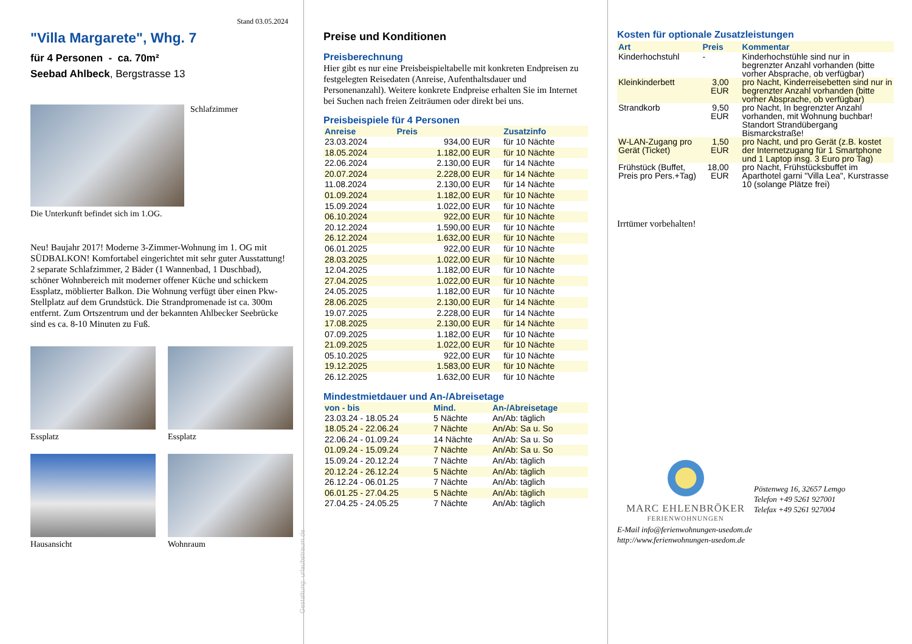Stand 03.05.2024
"Villa Margarete", Whg. 7
für 4 Personen - ca. 70m²
Seebad Ahlbeck, Bergstrasse 13
Schlafzimmer
Die Unterkunft befindet sich im 1.OG.
Neu! Baujahr 2017! Moderne 3-Zimmer-Wohnung im 1. OG mit SÜDBALKON! Komfortabel eingerichtet mit sehr guter Ausstattung! 2 separate Schlafzimmer, 2 Bäder (1 Wannenbad, 1 Duschbad), schöner Wohnbereich mit moderner offener Küche und schickem Essplatz, möblierter Balkon. Die Wohnung verfügt über einen Pkw-Stellplatz auf dem Grundstück. Die Strandpromenade ist ca. 300m entfernt. Zum Ortszentrum und der bekannten Ahlbecker Seebrücke sind es ca. 8-10 Minuten zu Fuß.
Essplatz
Essplatz
Hausansicht
Wohnraum
Gestaltung: urlaubstraum.de
Preise und Konditionen
Preisberechnung
Hier gibt es nur eine Preisbeispieltabelle mit konkreten Endpreisen zu festgelegten Reisedaten (Anreise, Aufenthaltsdauer und Personenanzahl). Weitere konkrete Endpreise erhalten Sie im Internet bei Suchen nach freien Zeiträumen oder direkt bei uns.
Preisbeispiele für 4 Personen
| Anreise | Preis | Zusatzinfo |
| --- | --- | --- |
| 23.03.2024 | 934,00 EUR | für 10 Nächte |
| 18.05.2024 | 1.182,00 EUR | für 10 Nächte |
| 22.06.2024 | 2.130,00 EUR | für 14 Nächte |
| 20.07.2024 | 2.228,00 EUR | für 14 Nächte |
| 11.08.2024 | 2.130,00 EUR | für 14 Nächte |
| 01.09.2024 | 1.182,00 EUR | für 10 Nächte |
| 15.09.2024 | 1.022,00 EUR | für 10 Nächte |
| 06.10.2024 | 922,00 EUR | für 10 Nächte |
| 20.12.2024 | 1.590,00 EUR | für 10 Nächte |
| 26.12.2024 | 1.632,00 EUR | für 10 Nächte |
| 06.01.2025 | 922,00 EUR | für 10 Nächte |
| 28.03.2025 | 1.022,00 EUR | für 10 Nächte |
| 12.04.2025 | 1.182,00 EUR | für 10 Nächte |
| 27.04.2025 | 1.022,00 EUR | für 10 Nächte |
| 24.05.2025 | 1.182,00 EUR | für 10 Nächte |
| 28.06.2025 | 2.130,00 EUR | für 14 Nächte |
| 19.07.2025 | 2.228,00 EUR | für 14 Nächte |
| 17.08.2025 | 2.130,00 EUR | für 14 Nächte |
| 07.09.2025 | 1.182,00 EUR | für 10 Nächte |
| 21.09.2025 | 1.022,00 EUR | für 10 Nächte |
| 05.10.2025 | 922,00 EUR | für 10 Nächte |
| 19.12.2025 | 1.583,00 EUR | für 10 Nächte |
| 26.12.2025 | 1.632,00 EUR | für 10 Nächte |
Mindestmietdauer und An-/Abreisetage
| von - bis | Mind. | An-/Abreisetage |
| --- | --- | --- |
| 23.03.24 - 18.05.24 | 5 Nächte | An/Ab: täglich |
| 18.05.24 - 22.06.24 | 7 Nächte | An/Ab: Sa u. So |
| 22.06.24 - 01.09.24 | 14 Nächte | An/Ab: Sa u. So |
| 01.09.24 - 15.09.24 | 7 Nächte | An/Ab: Sa u. So |
| 15.09.24 - 20.12.24 | 7 Nächte | An/Ab: täglich |
| 20.12.24 - 26.12.24 | 5 Nächte | An/Ab: täglich |
| 26.12.24 - 06.01.25 | 7 Nächte | An/Ab: täglich |
| 06.01.25 - 27.04.25 | 5 Nächte | An/Ab: täglich |
| 27.04.25 - 24.05.25 | 7 Nächte | An/Ab: täglich |
Kosten für optionale Zusatzleistungen
| Art | Preis | Kommentar |
| --- | --- | --- |
| Kinderhochstuhl | - | Kinderhochstühle sind nur in begrenzter Anzahl vorhanden (bitte vorher Absprache, ob verfügbar) |
| Kleinkinderbett | 3,00 EUR | pro Nacht, Kinderreisebetten sind nur in begrenzter Anzahl vorhanden (bitte vorher Absprache, ob verfügbar) |
| Strandkorb | 9,50 EUR | pro Nacht, In begrenzter Anzahl vorhanden, mit Wohnung buchbar! Standort Strandübergang Bismarckstraße! |
| W-LAN-Zugang pro Gerät (Ticket) | 1,50 EUR | pro Nacht, und pro Gerät (z.B. kostet der Internetzugang für 1 Smartphone und 1 Laptop insg. 3 Euro pro Tag) |
| Frühstück (Buffet, Preis pro Pers.+Tag) | 18,00 EUR | pro Nacht, Frühstücksbuffet im Aparthotel garni "Villa Lea", Kurstrasse 10 (solange Plätze frei) |
Irrtümer vorbehalten!
MARC EHLENBRÖKER
FERIENWOHNUNGEN
Pöstenweg 16, 32657 Lemgo
Telefon +49 5261 927001
Telefax +49 5261 927004
E-Mail info@ferienwohnungen-usedom.de
http://www.ferienwohnungen-usedom.de